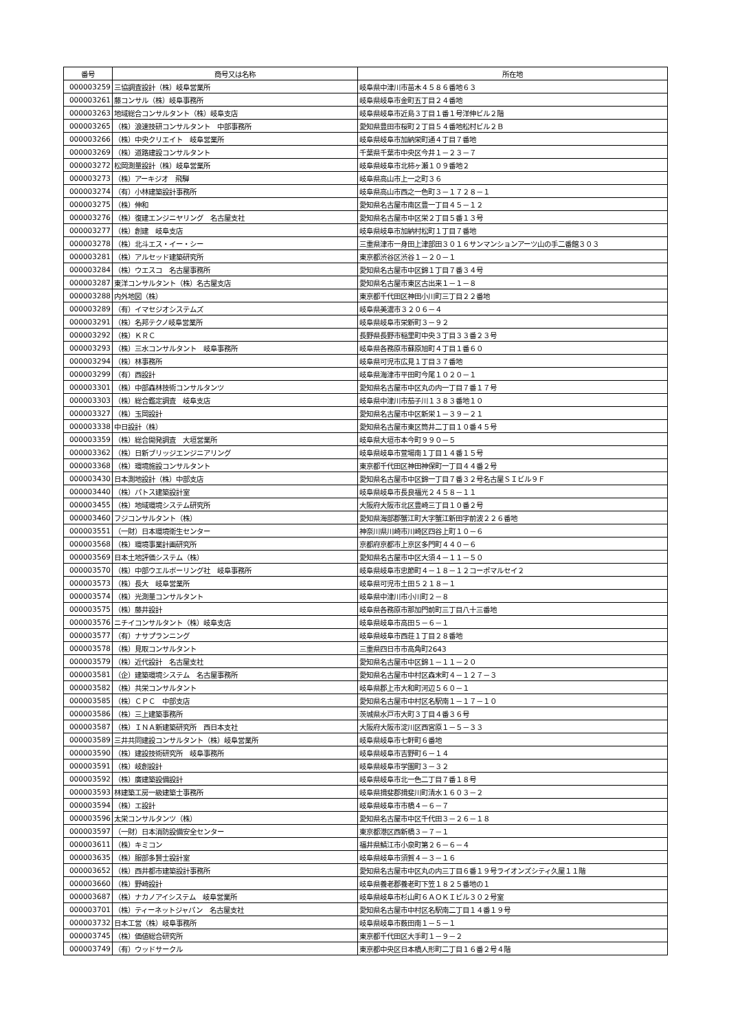| 番号 | 商号又は名称 | 所在地 |
| --- | --- | --- |
| 000003259 | 三協調査設計（株）岐阜営業所 | 岐阜県中津川市苗木４５８６番地６３ |
| 000003261 | 藤コンサル（株）岐阜事務所 | 岐阜県岐阜市金町五丁目２４番地 |
| 000003263 | 地域総合コンサルタント（株）岐阜支店 | 岐阜県岐阜市近島３丁目１番１号洋伸ビル２階 |
| 000003265 | （株）浪速技研コンサルタント 中部事務所 | 愛知県豊田市桜町２丁目５４番地松村ビル２Ｂ |
| 000003266 | （株）中央クリエイト 岐阜営業所 | 岐阜県岐阜市加納栄町通４丁目７番地 |
| 000003269 | （株）道路建設コンサルタント | 千葉県千葉市中央区今井１－２３－７ |
| 000003272 | 松岡測量設計（株）岐阜営業所 | 岐阜県岐阜市北柿ヶ瀬１０９番地２ |
| 000003273 | （株）アーキジオ 飛騨 | 岐阜県高山市上一之町３６ |
| 000003274 | （有）小林建築設計事務所 | 岐阜県高山市西之一色町３－１７２８－１ |
| 000003275 | （株）伸和 | 愛知県名古屋市南区豊一丁目４５－１２ |
| 000003276 | （株）復建エンジニヤリング 名古屋支社 | 愛知県名古屋市中区栄２丁目５番１３号 |
| 000003277 | （株）創建 岐阜支店 | 岐阜県岐阜市加納村松町１丁目７番地 |
| 000003278 | （株）北斗エス・イー・シー | 三重県津市一身田上津部田３０１６サンマンションアーツ山の手二番館３０３ |
| 000003281 | （株）アルセッド建築研究所 | 東京都渋谷区渋谷１－２０－１ |
| 000003284 | （株）ウエスコ 名古屋事務所 | 愛知県名古屋市中区錦１丁目７番３４号 |
| 000003287 | 東洋コンサルタント（株）名古屋支店 | 愛知県名古屋市東区古出来１－１－８ |
| 000003288 | 内外地図（株） | 東京都千代田区神田小川町三丁目２２番地 |
| 000003289 | （有）イマセジオシステムズ | 岐阜県美濃市３２０６－４ |
| 000003291 | （株）名邦テクノ岐阜営業所 | 岐阜県岐阜市栄新町３－９２ |
| 000003292 | （株）ＫＲＣ | 長野県長野市稲里町中央３丁目３３番２３号 |
| 000003293 | （株）三水コンサルタント 岐阜事務所 | 岐阜県各務原市蘇原旭町４丁目１番６０ |
| 000003294 | （株）林事務所 | 岐阜県可児市広見１丁目３７番地 |
| 000003299 | （有）西設計 | 岐阜県海津市平田町今尾１０２０－１ |
| 000003301 | （株）中部森林技術コンサルタンツ | 愛知県名古屋市中区丸の内一丁目７番１７号 |
| 000003303 | （株）総合鑑定調査 岐阜支店 | 岐阜県中津川市茄子川１３８３番地１０ |
| 000003327 | （株）玉岡設計 | 愛知県名古屋市中区新栄１－３９－２１ |
| 000003338 | 中日設計（株） | 愛知県名古屋市東区筒井二丁目１０番４５号 |
| 000003359 | （株）総合開発調査 大垣営業所 | 岐阜県大垣市本今町９９０－５ |
| 000003362 | （株）日新ブリッジエンジニアリング | 岐阜県岐阜市萱場南１丁目１４番１５号 |
| 000003368 | （株）環境施設コンサルタント | 東京都千代田区神田神保町一丁目４４番２号 |
| 000003430 | 日本測地設計（株）中部支店 | 愛知県名古屋市中区錦一丁目７番３２号名古屋ＳＩビル９Ｆ |
| 000003440 | （株）パトス建築設計室 | 岐阜県岐阜市長良福光２４５８－１１ |
| 000003455 | （株）地域環境システム研究所 | 大阪府大阪市北区豊崎三丁目１０番２号 |
| 000003460 | フジコンサルタント（株） | 愛知県海部郡蟹江町大字蟹江新田字前波２２６番地 |
| 000003551 | （一財）日本環境衛生センター | 神奈川県川崎市川崎区四谷上町１０－６ |
| 000003568 | （株）環境事業計画研究所 | 京都府京都市上京区多門町４４０－６ |
| 000003569 | 日本土地評価システム（株） | 愛知県名古屋市中区大須４－１１－５０ |
| 000003570 | （株）中部ウエルボーリング社 岐阜事務所 | 岐阜県岐阜市忠節町４－１８－１２コーポマルセイ２ |
| 000003573 | （株）長大 岐阜営業所 | 岐阜県可児市土田５２１８－１ |
| 000003574 | （株）光測量コンサルタント | 岐阜県中津川市小川町２－８ |
| 000003575 | （株）藤井設計 | 岐阜県各務原市那加門前町三丁目八十三番地 |
| 000003576 | ニチイコンサルタント（株）岐阜支店 | 岐阜県岐阜市高田５－６－１ |
| 000003577 | （有）ナサプランニング | 岐阜県岐阜市西荘１丁目２８番地 |
| 000003578 | （株）見取コンサルタント | 三重県四日市市高角町2643 |
| 000003579 | （株）近代設計 名古屋支社 | 愛知県名古屋市中区錦１－１１－２０ |
| 000003581 | （企）建築環境システム 名古屋事務所 | 愛知県名古屋市中村区森末町４－１２７－３ |
| 000003582 | （株）共栄コンサルタント | 岐阜県郡上市大和町河辺５６０－１ |
| 000003585 | （株）ＣＰＣ 中部支店 | 愛知県名古屋市中村区名駅南１－１７－１０ |
| 000003586 | （株）三上建築事務所 | 茨城県水戸市大町３丁目４番３６号 |
| 000003587 | （株）ＩＮＡ新建築研究所 西日本支社 | 大阪府大阪市淀川区西宮原１－５－３３ |
| 000003589 | 三井共同建設コンサルタント（株）岐阜営業所 | 岐阜県岐阜市七軒町６番地 |
| 000003590 | （株）建設技術研究所 岐阜事務所 | 岐阜県岐阜市吉野町６－１４ |
| 000003591 | （株）岐創設計 | 岐阜県岐阜市学園町３－３２ |
| 000003592 | （株）廣建築設備設計 | 岐阜県岐阜市北一色二丁目７番１８号 |
| 000003593 | 林建築工房一級建築士事務所 | 岐阜県揖斐郡揖斐川町清水１６０３－２ |
| 000003594 | （株）エ設計 | 岐阜県岐阜市市橋４－６－７ |
| 000003596 | 太栄コンサルタンツ（株） | 愛知県名古屋市中区千代田３－２６－１８ |
| 000003597 | （一財）日本消防設備安全センター | 東京都港区西新橋３－７－１ |
| 000003611 | （株）キミコン | 福井県鯖江市小泉町第２６－６－４ |
| 000003635 | （株）服部多賢士設計室 | 岐阜県岐阜市須賀４－３－１６ |
| 000003652 | （株）西井都市建築設計事務所 | 愛知県名古屋市中区丸の内三丁目６番１９号ライオンズシティ久屋１１階 |
| 000003660 | （株）野崎設計 | 岐阜県養老郡養老町下笠１８２５番地の１ |
| 000003687 | （株）ナカノアイシステム 岐阜営業所 | 岐阜県岐阜市杉山町６ＡＯＫＩビル３０２号室 |
| 000003701 | （株）ティーネットジャパン 名古屋支社 | 愛知県名古屋市中村区名駅南二丁目１４番１９号 |
| 000003732 | 日本工営（株）岐阜事務所 | 岐阜県岐阜市薮田南１－５－１ |
| 000003745 | （株）価値総合研究所 | 東京都千代田区大手町１－９－２ |
| 000003749 | （有）ウッドサークル | 東京都中央区日本橋人形町二丁目１６番２号４階 |